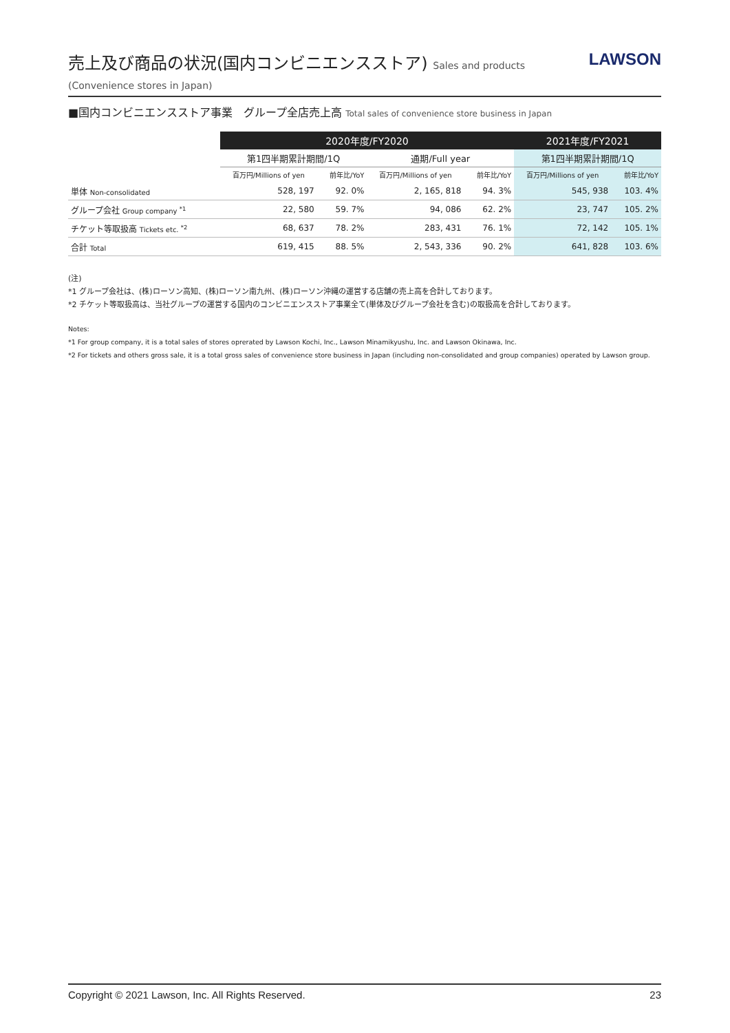売上及び商品の状況(国内コンビニエンスストア) Sales and products (Convenience stores in Japan)
LAWSON
■国内コンビニエンスストア事業　グループ全店売上高 Total sales of convenience store business in Japan
| | 2020年度/FY2020 | | | | 2021年度/FY2021 | |
| --- | --- | --- | --- | --- | --- | --- |
| | 第1四半期累計期間/1Q | | 通期/Full year | | 第1四半期累計期間/1Q | |
| | 百万円/Millions of yen | 前年比/YoY | 百万円/Millions of yen | 前年比/YoY | 百万円/Millions of yen | 前年比/YoY |
| 単体 Non-consolidated | 528, 197 | 92. 0% | 2, 165, 818 | 94. 3% | 545, 938 | 103. 4% |
| グループ会社 Group company <sup>*1</sup> | 22, 580 | 59. 7% | 94, 086 | 62. 2% | 23, 747 | 105. 2% |
| チケット等取扱高 Tickets etc. <sup>*2</sup> | 68, 637 | 78. 2% | 283, 431 | 76. 1% | 72, 142 | 105. 1% |
| 合計 Total | 619, 415 | 88. 5% | 2, 543, 336 | 90. 2% | 641, 828 | 103. 6% |
(注)
*1 グループ会社は、(株)ローソン高知、(株)ローソン南九州、(株)ローソン沖縄の運営する店舗の売上高を合計しております。
*2 チケット等取扱高は、当社グループの運営する国内のコンビニエンスストア事業全て(単体及びグループ会社を含む)の取扱高を合計しております。
Notes:
*1 For group company, it is a total sales of stores oprerated by Lawson Kochi, Inc., Lawson Minamikyushu, Inc. and Lawson Okinawa, Inc.
*2 For tickets and others gross sale, it is a total gross sales of convenience store business in Japan (including non-consolidated and group companies) operated by Lawson group.
Copyright © 2021 Lawson, Inc. All Rights Reserved. 23